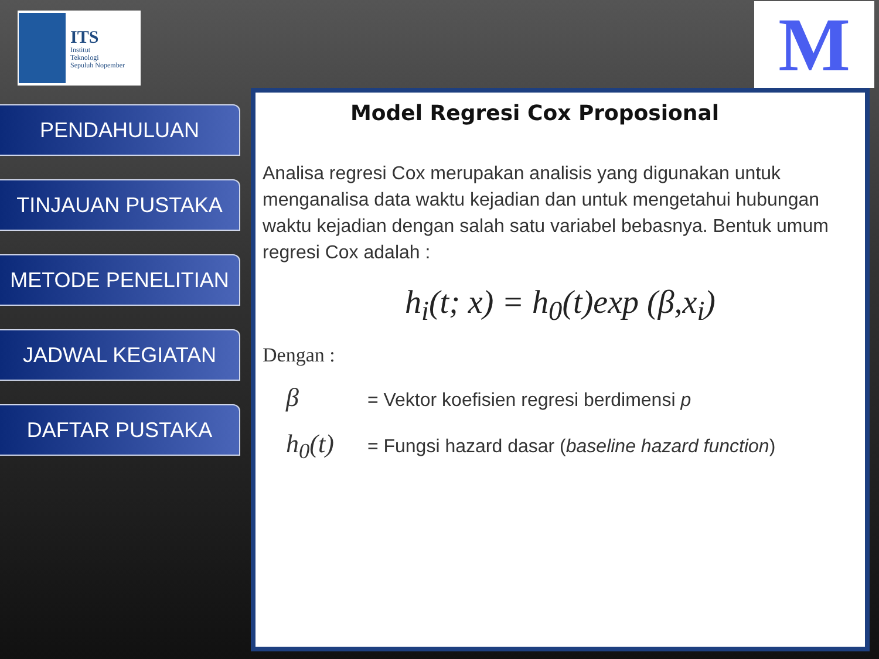ITS
Institut
Teknologi
Sepuluh Nopember
M
PENDAHULUAN
TINJAUAN PUSTAKA
METODE PENELITIAN
JADWAL KEGIATAN
DAFTAR PUSTAKA
Model Regresi Cox Proposional
Analisa regresi Cox merupakan analisis yang digunakan untuk menganalisa data waktu kejadian dan untuk mengetahui hubungan waktu kejadian dengan salah satu variabel bebasnya. Bentuk umum regresi Cox adalah :
h<sub>i</sub>(t; x) = h<sub>0</sub>(t)exp (β,x<sub>i</sub>)
Dengan :
β = Vektor koefisien regresi berdimensi p
h<sub>0</sub>(t) = Fungsi hazard dasar (baseline hazard function)